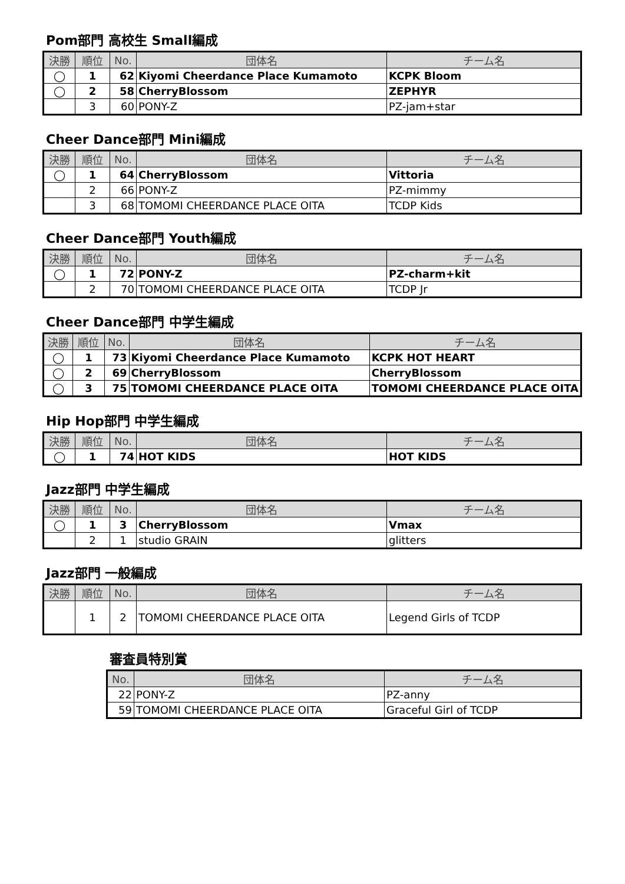Pom部門 高校生 Small編成
| 決勝 | 順位 | No. | 団体名 | チーム名 |
| --- | --- | --- | --- | --- |
| ◯ | 1 | 62 | Kiyomi Cheerdance Place Kumamoto | KCPK Bloom |
| ◯ | 2 | 58 | CherryBlossom | ZEPHYR |
| | 3 | 60 | PONY-Z | PZ-jam+star |
Cheer Dance部門 Mini編成
| 決勝 | 順位 | No. | 団体名 | チーム名 |
| --- | --- | --- | --- | --- |
| ◯ | 1 | 64 | CherryBlossom | Vittoria |
| | 2 | 66 | PONY-Z | PZ-mimmy |
| | 3 | 68 | TOMOMI CHEERDANCE PLACE OITA | TCDP Kids |
Cheer Dance部門 Youth編成
| 決勝 | 順位 | No. | 団体名 | チーム名 |
| --- | --- | --- | --- | --- |
| ◯ | 1 | 72 | PONY-Z | PZ-charm+kit |
| | 2 | 70 | TOMOMI CHEERDANCE PLACE OITA | TCDP Jr |
Cheer Dance部門 中学生編成
| 決勝 | 順位 | No. | 団体名 | チーム名 |
| --- | --- | --- | --- | --- |
| ◯ | 1 | 73 | Kiyomi Cheerdance Place Kumamoto | KCPK HOT HEART |
| ◯ | 2 | 69 | CherryBlossom | CherryBlossom |
| ◯ | 3 | 75 | TOMOMI CHEERDANCE PLACE OITA | TOMOMI CHEERDANCE PLACE OITA |
Hip Hop部門 中学生編成
| 決勝 | 順位 | No. | 団体名 | チーム名 |
| --- | --- | --- | --- | --- |
| ◯ | 1 | 74 | HOT KIDS | HOT KIDS |
Jazz部門 中学生編成
| 決勝 | 順位 | No. | 団体名 | チーム名 |
| --- | --- | --- | --- | --- |
| ◯ | 1 | 3 | CherryBlossom | Vmax |
| | 2 | 1 | studio GRAIN | glitters |
Jazz部門 一般編成
| 決勝 | 順位 | No. | 団体名 | チーム名 |
| --- | --- | --- | --- | --- |
| | 1 | 2 | TOMOMI CHEERDANCE PLACE OITA | Legend Girls of TCDP |
審査員特別賞
| No. | 団体名 | チーム名 |
| --- | --- | --- |
| 22 | PONY-Z | PZ-anny |
| 59 | TOMOMI CHEERDANCE PLACE OITA | Graceful Girl of TCDP |